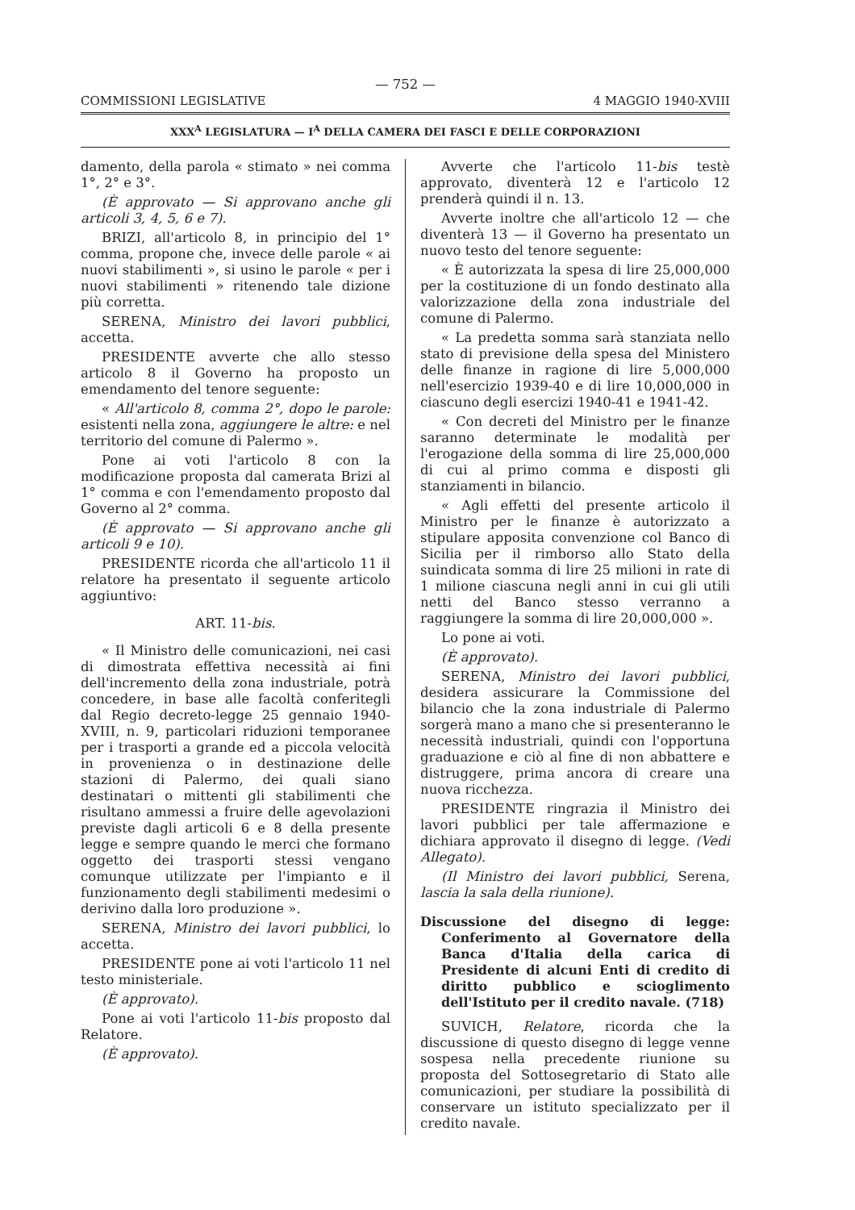— 752 —
COMMISSIONI LEGISLATIVE 4 MAGGIO 1940-XVIII
XXX<sup>A</sup> LEGISLATURA — I<sup>A</sup> DELLA CAMERA DEI FASCI E DELLE CORPORAZIONI
damento, della parola « stimato » nei comma 1°, 2° e 3°.
(È approvato — Si approvano anche gli articoli 3, 4, 5, 6 e 7).
BRIZI, all'articolo 8, in principio del 1° comma, propone che, invece delle parole « ai nuovi stabilimenti », si usino le parole « per i nuovi stabilimenti » ritenendo tale dizione più corretta.
SERENA, Ministro dei lavori pubblici, accetta.
PRESIDENTE avverte che allo stesso articolo 8 il Governo ha proposto un emendamento del tenore seguente:
« All'articolo 8, comma 2°, dopo le parole: esistenti nella zona, aggiungere le altre: e nel territorio del comune di Palermo ».
Pone ai voti l'articolo 8 con la modificazione proposta dal camerata Brizi al 1° comma e con l'emendamento proposto dal Governo al 2° comma.
(È approvato — Si approvano anche gli articoli 9 e 10).
PRESIDENTE ricorda che all'articolo 11 il relatore ha presentato il seguente articolo aggiuntivo:
ART. 11-bis.
« Il Ministro delle comunicazioni, nei casi di dimostrata effettiva necessità ai fini dell'incremento della zona industriale, potrà concedere, in base alle facoltà conferitegli dal Regio decreto-legge 25 gennaio 1940-XVIII, n. 9, particolari riduzioni temporanee per i trasporti a grande ed a piccola velocità in provenienza o in destinazione delle stazioni di Palermo, dei quali siano destinatari o mittenti gli stabilimenti che risultano ammessi a fruire delle agevolazioni previste dagli articoli 6 e 8 della presente legge e sempre quando le merci che formano oggetto dei trasporti stessi vengano comunque utilizzate per l'impianto e il funzionamento degli stabilimenti medesimi o derivino dalla loro produzione ».
SERENA, Ministro dei lavori pubblici, lo accetta.
PRESIDENTE pone ai voti l'articolo 11 nel testo ministeriale.
(È approvato).
Pone ai voti l'articolo 11-bis proposto dal Relatore.
(È approvato).
Avverte che l'articolo 11-bis testè approvato, diventerà 12 e l'articolo 12 prenderà quindi il n. 13.
Avverte inoltre che all'articolo 12 — che diventerà 13 — il Governo ha presentato un nuovo testo del tenore seguente:
« È autorizzata la spesa di lire 25,000,000 per la costituzione di un fondo destinato alla valorizzazione della zona industriale del comune di Palermo.
« La predetta somma sarà stanziata nello stato di previsione della spesa del Ministero delle finanze in ragione di lire 5,000,000 nell'esercizio 1939-40 e di lire 10,000,000 in ciascuno degli esercizi 1940-41 e 1941-42.
« Con decreti del Ministro per le finanze saranno determinate le modalità per l'erogazione della somma di lire 25,000,000 di cui al primo comma e disposti gli stanziamenti in bilancio.
« Agli effetti del presente articolo il Ministro per le finanze è autorizzato a stipulare apposita convenzione col Banco di Sicilia per il rimborso allo Stato della suindicata somma di lire 25 milioni in rate di 1 milione ciascuna negli anni in cui gli utili netti del Banco stesso verranno a raggiungere la somma di lire 20,000,000 ».
Lo pone ai voti.
(È approvato).
SERENA, Ministro dei lavori pubblici, desidera assicurare la Commissione del bilancio che la zona industriale di Palermo sorgerà mano a mano che si presenteranno le necessità industriali, quindi con l'opportuna graduazione e ciò al fine di non abbattere e distruggere, prima ancora di creare una nuova ricchezza.
PRESIDENTE ringrazia il Ministro dei lavori pubblici per tale affermazione e dichiara approvato il disegno di legge. (Vedi Allegato).
(Il Ministro dei lavori pubblici, Serena, lascia la sala della riunione).
Discussione del disegno di legge: Conferimento al Governatore della Banca d'Italia della carica di Presidente di alcuni Enti di credito di diritto pubblico e scioglimento dell'Istituto per il credito navale. (718)
SUVICH, Relatore, ricorda che la discussione di questo disegno di legge venne sospesa nella precedente riunione su proposta del Sottosegretario di Stato alle comunicazioni, per studiare la possibilità di conservare un istituto specializzato per il credito navale.